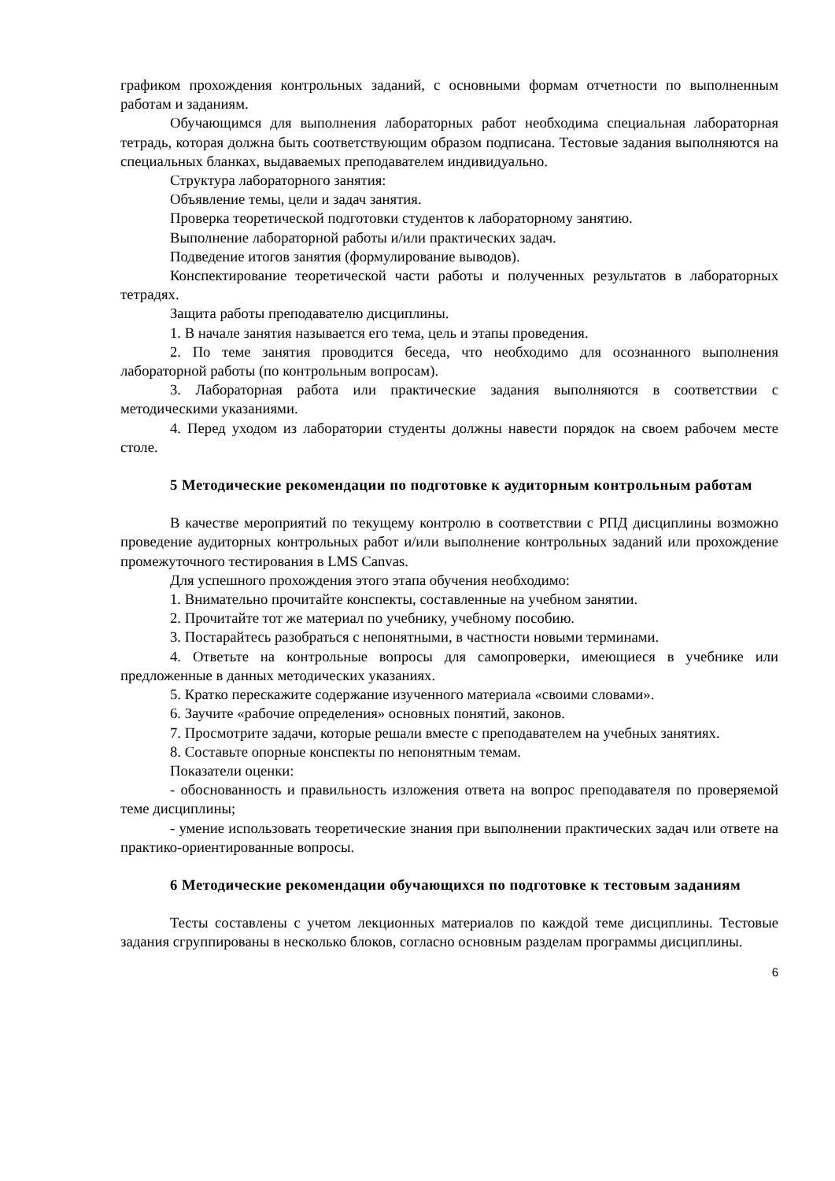графиком прохождения контрольных заданий, с основными формам отчетности по выполненным работам и заданиям.
Обучающимся для выполнения лабораторных работ необходима специальная лабораторная тетрадь, которая должна быть соответствующим образом подписана. Тестовые задания выполняются на специальных бланках, выдаваемых преподавателем индивидуально.
Структура лабораторного занятия:
Объявление темы, цели и задач занятия.
Проверка теоретической подготовки студентов к лабораторному занятию.
Выполнение лабораторной работы и/или практических задач.
Подведение итогов занятия (формулирование выводов).
Конспектирование теоретической части работы и полученных результатов в лабораторных тетрадях.
Защита работы преподавателю дисциплины.
1. В начале занятия называется его тема, цель и этапы проведения.
2. По теме занятия проводится беседа, что необходимо для осознанного выполнения лабораторной работы (по контрольным вопросам).
3. Лабораторная работа или практические задания выполняются в соответствии с методическими указаниями.
4. Перед уходом из лаборатории студенты должны навести порядок на своем рабочем месте столе.
5 Методические рекомендации по подготовке к аудиторным контрольным работам
В качестве мероприятий по текущему контролю в соответствии с РПД дисциплины возможно проведение аудиторных контрольных работ и/или выполнение контрольных заданий или прохождение промежуточного тестирования в LMS Canvas.
Для успешного прохождения этого этапа обучения необходимо:
1. Внимательно прочитайте конспекты, составленные на учебном занятии.
2. Прочитайте тот же материал по учебнику, учебному пособию.
3. Постарайтесь разобраться с непонятными, в частности новыми терминами.
4. Ответьте на контрольные вопросы для самопроверки, имеющиеся в учебнике или предложенные в данных методических указаниях.
5. Кратко перескажите содержание изученного материала «своими словами».
6. Заучите «рабочие определения» основных понятий, законов.
7. Просмотрите задачи, которые решали вместе с преподавателем на учебных занятиях.
8. Составьте опорные конспекты по непонятным темам.
Показатели оценки:
- обоснованность и правильность изложения ответа на вопрос преподавателя по проверяемой теме дисциплины;
- умение использовать теоретические знания при выполнении практических задач или ответе на практико-ориентированные вопросы.
6 Методические рекомендации обучающихся по подготовке к тестовым заданиям
Тесты составлены с учетом лекционных материалов по каждой теме дисциплины. Тестовые задания сгруппированы в несколько блоков, согласно основным разделам программы дисциплины.
6